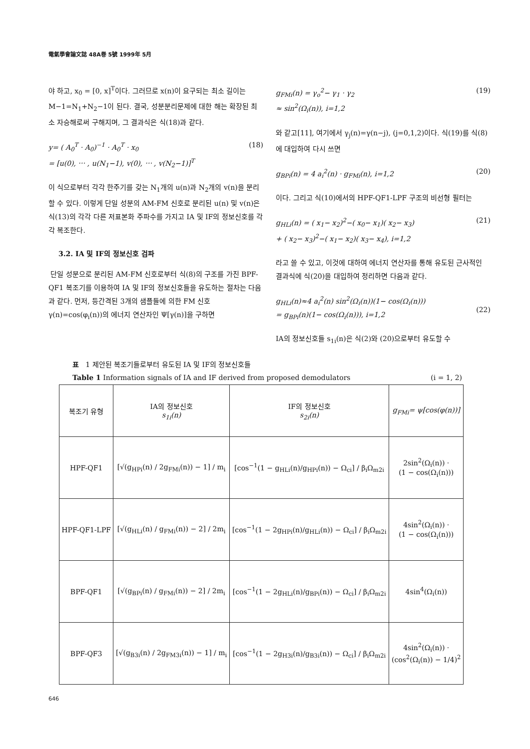電氣學會論文誌 48A巻 5號 1999年 5月
야 하고, x<sub>0</sub> = [0, x]<sup>T</sup>이다. 그러므로 x(n)이 요구되는 최소 길이는 M−1=N<sub>1</sub>+N<sub>2</sub>−1이 된다. 결국, 성분분리문제에 대한 해는 확장된 최소 자승해로써 구해지며, 그 결과식은 식(18)과 같다.
y= ( A<sub>0</sub><sup>T</sup> · A<sub>0</sub>)<sup>−1</sup> · A<sub>0</sub><sup>T</sup> · x<sub>0</sub>
= [u(0), ⋯ , u(N<sub>1</sub>−1), v(0), ⋯ , v(N<sub>2</sub>−1)]<sup>T</sup>
(18)
이 식으로부터 각각 한주기를 갖는 N<sub>1</sub>개의 u(n)과 N<sub>2</sub>개의 v(n)을 분리할 수 있다. 이렇게 단일 성분의 AM-FM 신호로 분리된 u(n) 및 v(n)은 식(13)의 각각 다른 저표본화 주파수를 가지고 IA 및 IF의 정보신호를 각각 복조한다.
3.2. IA 및 IF의 정보신호 검파
단일 성분으로 분리된 AM-FM 신호로부터 식(8)의 구조를 가진 BPF-QF1 복조기를 이용하여 IA 및 IF의 정보신호들을 유도하는 절차는 다음과 같다. 먼저, 등간격된 3개의 샘플들에 의한 FM 신호 γ(n)=cos(φ<sub>i</sub>(n))의 에너지 연산자인 Ψ[γ(n)]을 구하면
g<sub>FMi</sub>(n) = γ<sub>o</sub><sup>2</sup>− γ<sub>1</sub> · γ<sub>2</sub>
≈ sin<sup>2</sup>(Ω<sub>i</sub>(n)), i=1,2
(19)
와 같고[11], 여기에서 γ<sub>j</sub>(n)=γ(n−j), (j=0,1,2)이다. 식(19)를 식(8)에 대입하여 다시 쓰면
g<sub>BPi</sub>(n) = 4 a<sub>i</sub><sup>2</sup>(n) · g<sub>FMi</sub>(n), i=1,2
(20)
이다. 그리고 식(10)에서의 HPF-QF1-LPF 구조의 비선형 필터는
g<sub>HLi</sub>(n) = ( x<sub>1</sub>− x<sub>2</sub>)<sup>2</sup>−( x<sub>0</sub>− x<sub>1</sub>)( x<sub>2</sub>− x<sub>3</sub>)
+ ( x<sub>2</sub>− x<sub>3</sub>)<sup>2</sup>−( x<sub>1</sub>− x<sub>2</sub>)( x<sub>3</sub>− x<sub>4</sub>), i=1,2
(21)
라고 쓸 수 있고, 이것에 대하여 에너지 연산자를 통해 유도된 근사적인 결과식에 식(20)을 대입하여 정리하면 다음과 같다.
g<sub>HLi</sub>(n)≈4 a<sub>i</sub><sup>2</sup>(n) sin<sup>2</sup>(Ω<sub>i</sub>(n))(1− cos(Ω<sub>i</sub>(n)))
= g<sub>BPi</sub>(n)(1− cos(Ω<sub>i</sub>(n))), i=1,2
(22)
IA의 정보신호들 s<sub>1i</sub>(n)은 식(2)와 (20)으로부터 유도할 수
표 1 제안된 복조기들로부터 유도된 IA 및 IF의 정보신호들
Table 1 Information signals of IA and IF derived from proposed demodulators (i = 1, 2)
| 복조기 유형 | IA의 정보신호 s<sub>1i</sub>(n) | IF의 정보신호 s<sub>2i</sub>(n) | g<sub>FMi</sub>= ψ[cos(φ(n))] |
| --- | --- | --- | --- |
| HPF-QF1 | [√(g<sub>HPi</sub>(n) / 2g<sub>FMi</sub>(n)) − 1] / m<sub>i</sub> | [cos<sup>−1</sup>(1 − g<sub>HLi</sub>(n)/g<sub>HPi</sub>(n)) − Ω<sub>ci</sub>] / β<sub>i</sub>Ω<sub>m2i</sub> | 2sin<sup>2</sup>(Ω<sub>i</sub>(n)) · (1 − cos(Ω<sub>i</sub>(n))) |
| HPF-QF1-LPF | [√(g<sub>HLi</sub>(n) / g<sub>FMi</sub>(n)) − 2] / 2m<sub>i</sub> | [cos<sup>−1</sup>(1 − 2g<sub>HPi</sub>(n)/g<sub>HLi</sub>(n)) − Ω<sub>ci</sub>] / β<sub>i</sub>Ω<sub>m2i</sub> | 4sin<sup>2</sup>(Ω<sub>i</sub>(n)) · (1 − cos(Ω<sub>i</sub>(n))) |
| BPF-QF1 | [√(g<sub>BPi</sub>(n) / g<sub>FMi</sub>(n)) − 2] / 2m<sub>i</sub> | [cos<sup>−1</sup>(1 − 2g<sub>HLi</sub>(n)/g<sub>BPi</sub>(n)) − Ω<sub>ci</sub>] / β<sub>i</sub>Ω<sub>m2i</sub> | 4sin<sup>4</sup>(Ω<sub>i</sub>(n)) |
| BPF-QF3 | [√(g<sub>B3i</sub>(n) / 2g<sub>FM3i</sub>(n)) − 1] / m<sub>i</sub> | [cos<sup>−1</sup>(1 − 2g<sub>H3i</sub>(n)/g<sub>B3i</sub>(n)) − Ω<sub>ci</sub>] / β<sub>i</sub>Ω<sub>m2i</sub> | 4sin<sup>2</sup>(Ω<sub>i</sub>(n)) · (cos<sup>2</sup>(Ω<sub>i</sub>(n)) − 1/4)<sup>2</sup> |
646